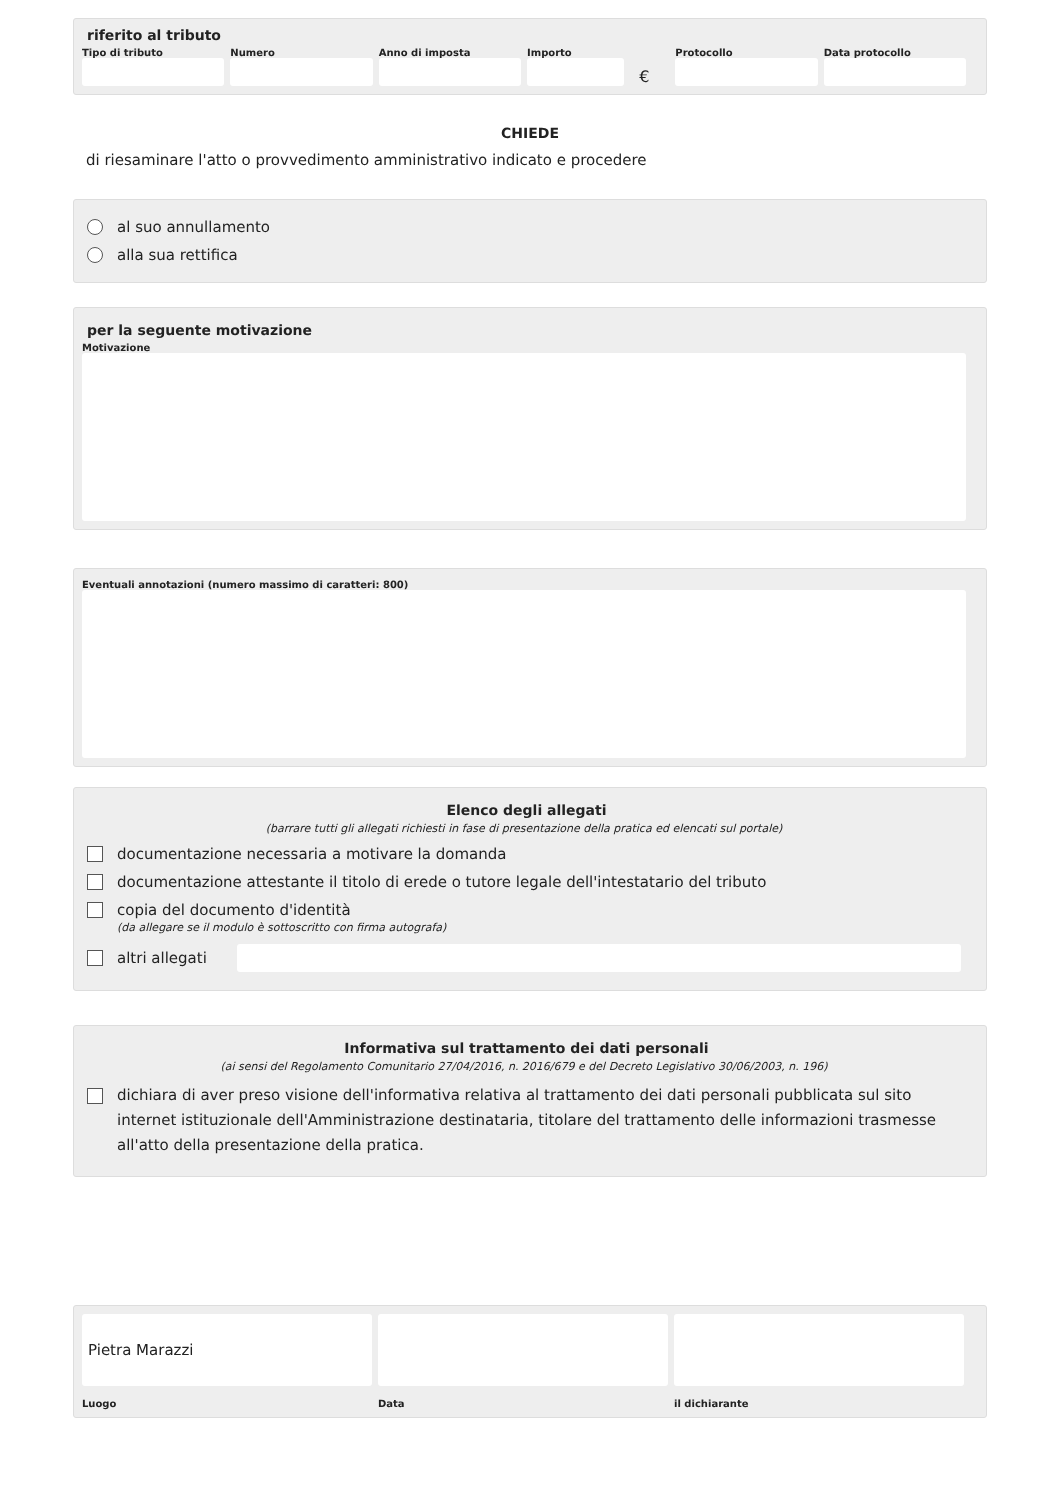riferito al tributo
Tipo di tributo Numero Anno di imposta Importo
€
Protocollo Data protocollo
CHIEDE
di riesaminare l'atto o provvedimento amministrativo indicato e procedere
al suo annullamento
alla sua rettifica
per la seguente motivazione
Motivazione
Eventuali annotazioni (numero massimo di caratteri: 800)
Elenco degli allegati
(barrare tutti gli allegati richiesti in fase di presentazione della pratica ed elencati sul portale)
documentazione necessaria a motivare la domanda
documentazione attestante il titolo di erede o tutore legale dell'intestatario del tributo
copia del documento d'identità
(da allegare se il modulo è sottoscritto con firma autografa)
altri allegati
Informativa sul trattamento dei dati personali
(ai sensi del Regolamento Comunitario 27/04/2016, n. 2016/679 e del Decreto Legislativo 30/06/2003, n. 196)
dichiara di aver preso visione dell'informativa relativa al trattamento dei dati personali pubblicata sul sito internet istituzionale dell'Amministrazione destinataria, titolare del trattamento delle informazioni trasmesse all'atto della presentazione della pratica.
Pietra Marazzi
Luogo
Data il dichiarante